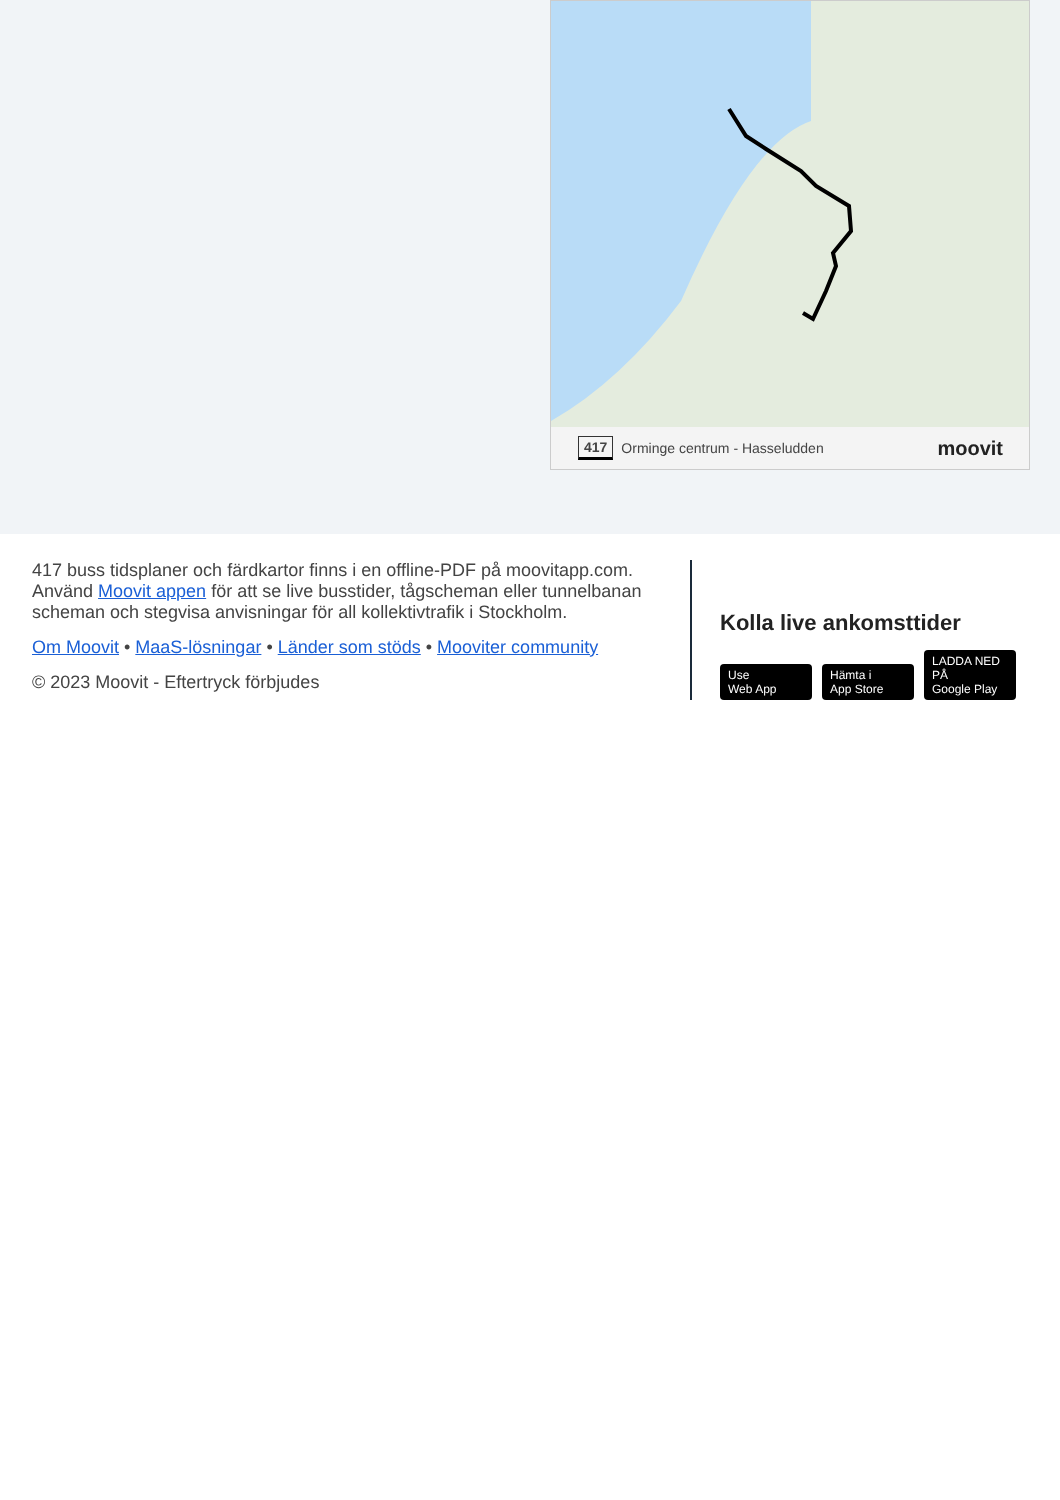417 Orminge centrum - Hasseludden moovit
417 buss tidsplaner och färdkartor finns i en offline-PDF på moovitapp.com. Använd Moovit appen för att se live busstider, tågscheman eller tunnelbanan scheman och stegvisa anvisningar för all kollektivtrafik i Stockholm.
Om Moovit • MaaS-lösningar • Länder som stöds • Mooviter community
© 2023 Moovit - Eftertryck förbjudes
Kolla live ankomsttider
Use
Web App Hämta i
App Store LADDA NED PÅ
Google Play